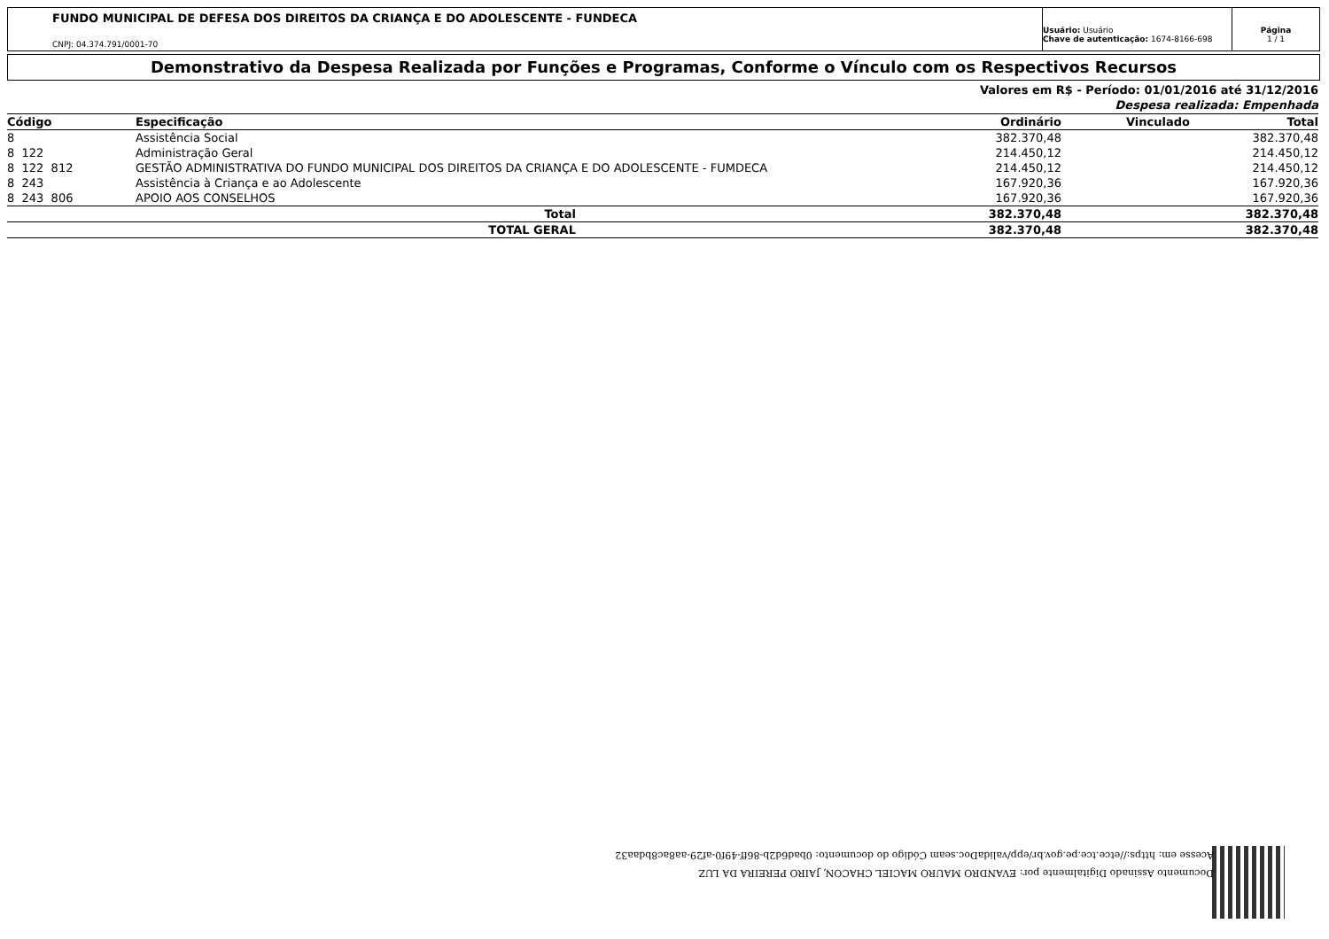FUNDO MUNICIPAL DE DEFESA DOS DIREITOS DA CRIANÇA E DO ADOLESCENTE - FUNDECA
CNPJ: 04.374.791/0001-70
Usuário: Usuário
Chave de autenticação: 1674-8166-698
Página
1 / 1
Demonstrativo da Despesa Realizada por Funções e Programas, Conforme o Vínculo com os Respectivos Recursos
Valores em R$ - Período: 01/01/2016 até 31/12/2016
Despesa realizada: Empenhada
| Código | Especificação | Ordinário | Vinculado | Total |
| --- | --- | --- | --- | --- |
| 8 | Assistência Social | 382.370,48 | | 382.370,48 |
| 8 122 | Administração Geral | 214.450,12 | | 214.450,12 |
| 8 122 812 | GESTÃO ADMINISTRATIVA DO FUNDO MUNICIPAL DOS DIREITOS DA CRIANÇA E DO ADOLESCENTE - FUMDECA | 214.450,12 | | 214.450,12 |
| 8 243 | Assistência à Criança e ao Adolescente | 167.920,36 | | 167.920,36 |
| 8 243 806 | APOIO AOS CONSELHOS | 167.920,36 | | 167.920,36 |
| | Total | 382.370,48 | | 382.370,48 |
| | TOTAL GERAL | 382.370,48 | | 382.370,48 |
Documento Assinado Digitalmente por: EVANDRO MAURO MACIEL CHACON, JAIRO PEREIRA DA LUZ
Acesse em: https://etce.tce.pe.gov.br/epp/validaDoc.seam Código do documento: 0bad6d2b-86ff-49f0-af29-aa8ac8bdaa32